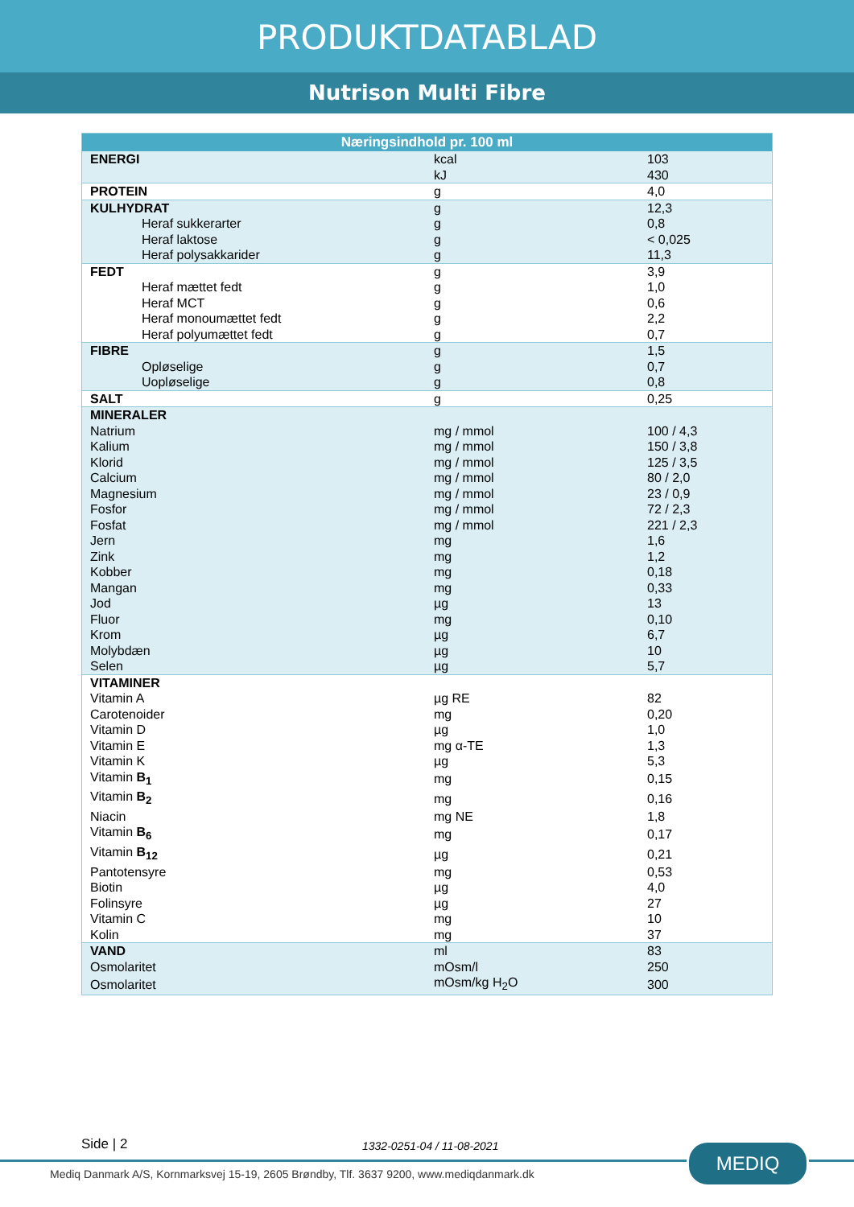PRODUKTDATABLAD
Nutrison Multi Fibre
| Næringsindhold pr. 100 ml | | |
| --- | --- | --- |
| ENERGI | kcal | 103 |
| | kJ | 430 |
| PROTEIN | g | 4,0 |
| KULHYDRAT | g | 12,3 |
| Heraf sukkerarter | g | 0,8 |
| Heraf laktose | g | < 0,025 |
| Heraf polysakkarider | g | 11,3 |
| FEDT | g | 3,9 |
| Heraf mættet fedt | g | 1,0 |
| Heraf MCT | g | 0,6 |
| Heraf monoumættet fedt | g | 2,2 |
| Heraf polyumættet fedt | g | 0,7 |
| FIBRE | g | 1,5 |
| Opløselige | g | 0,7 |
| Uopløselige | g | 0,8 |
| SALT | g | 0,25 |
| MINERALER | | |
| Natrium | mg / mmol | 100 / 4,3 |
| Kalium | mg / mmol | 150 / 3,8 |
| Klorid | mg / mmol | 125 / 3,5 |
| Calcium | mg / mmol | 80 / 2,0 |
| Magnesium | mg / mmol | 23 / 0,9 |
| Fosfor | mg / mmol | 72 / 2,3 |
| Fosfat | mg / mmol | 221 / 2,3 |
| Jern | mg | 1,6 |
| Zink | mg | 1,2 |
| Kobber | mg | 0,18 |
| Mangan | mg | 0,33 |
| Jod | µg | 13 |
| Fluor | mg | 0,10 |
| Krom | µg | 6,7 |
| Molybdæn | µg | 10 |
| Selen | µg | 5,7 |
| VITAMINER | | |
| Vitamin A | µg RE | 82 |
| Carotenoider | mg | 0,20 |
| Vitamin D | µg | 1,0 |
| Vitamin E | mg α-TE | 1,3 |
| Vitamin K | µg | 5,3 |
| Vitamin B<sub>1</sub> | mg | 0,15 |
| Vitamin B<sub>2</sub> | mg | 0,16 |
| Niacin | mg NE | 1,8 |
| Vitamin B<sub>6</sub> | mg | 0,17 |
| Vitamin B<sub>12</sub> | µg | 0,21 |
| Pantotensyre | mg | 0,53 |
| Biotin | µg | 4,0 |
| Folinsyre | µg | 27 |
| Vitamin C | mg | 10 |
| Kolin | mg | 37 |
| VAND | ml | 83 |
| Osmolaritet | mOsm/l | 250 |
| Osmolaritet | mOsm/kg H<sub>2</sub>O | 300 |
Side | 2 1332-0251-04 / 11-08-2021
Mediq Danmark A/S, Kornmarksvej 15-19, 2605 Brøndby, Tlf. 3637 9200, www.mediqdanmark.dk
MEDIQ